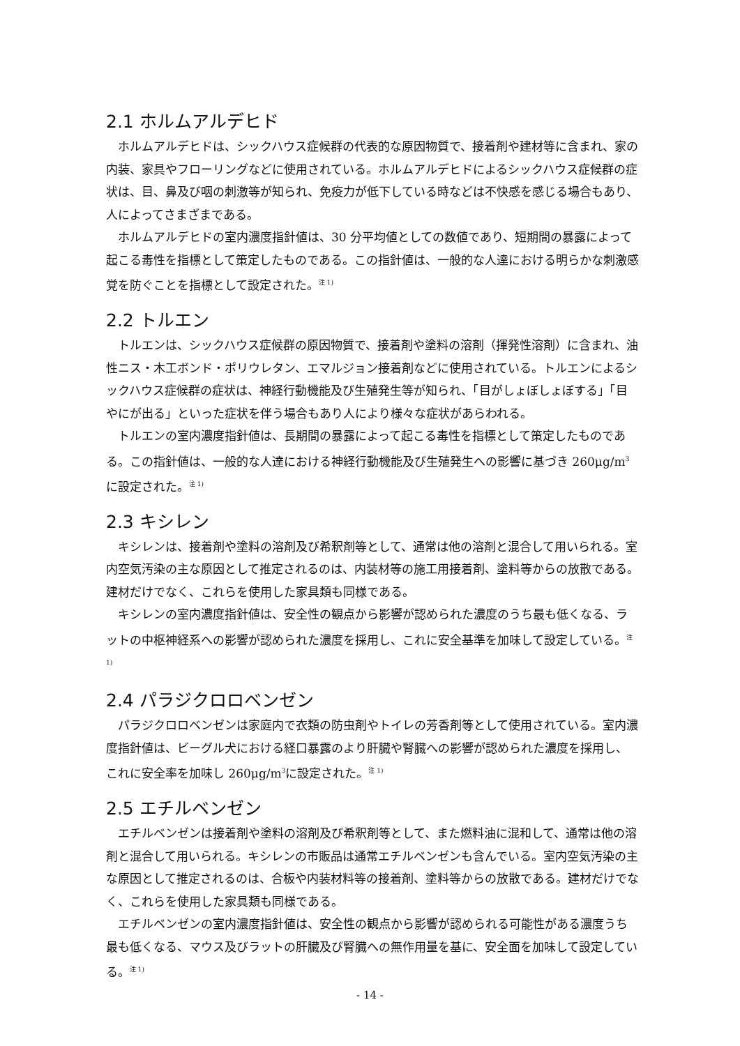2.1 ホルムアルデヒド
ホルムアルデヒドは、シックハウス症候群の代表的な原因物質で、接着剤や建材等に含まれ、家の内装、家具やフローリングなどに使用されている。ホルムアルデヒドによるシックハウス症候群の症状は、目、鼻及び咽の刺激等が知られ、免疫力が低下している時などは不快感を感じる場合もあり、人によってさまざまである。
ホルムアルデヒドの室内濃度指針値は、30 分平均値としての数値であり、短期間の暴露によって起こる毒性を指標として策定したものである。この指針値は、一般的な人達における明らかな刺激感覚を防ぐことを指標として設定された。<sup>注 1)</sup>
2.2 トルエン
トルエンは、シックハウス症候群の原因物質で、接着剤や塗料の溶剤（揮発性溶剤）に含まれ、油性ニス・木工ボンド・ポリウレタン、エマルジョン接着剤などに使用されている。トルエンによるシックハウス症候群の症状は、神経行動機能及び生殖発生等が知られ、「目がしょぼしょぼする」「目やにが出る」といった症状を伴う場合もあり人により様々な症状があらわれる。
トルエンの室内濃度指針値は、長期間の暴露によって起こる毒性を指標として策定したものである。この指針値は、一般的な人達における神経行動機能及び生殖発生への影響に基づき 260μg/m<sup>3</sup>に設定された。<sup>注 1)</sup>
2.3 キシレン
キシレンは、接着剤や塗料の溶剤及び希釈剤等として、通常は他の溶剤と混合して用いられる。室内空気汚染の主な原因として推定されるのは、内装材等の施工用接着剤、塗料等からの放散である。建材だけでなく、これらを使用した家具類も同様である。
キシレンの室内濃度指針値は、安全性の観点から影響が認められた濃度のうち最も低くなる、ラットの中枢神経系への影響が認められた濃度を採用し、これに安全基準を加味して設定している。<sup>注 1)</sup>
2.4 パラジクロロベンゼン
パラジクロロベンゼンは家庭内で衣類の防虫剤やトイレの芳香剤等として使用されている。室内濃度指針値は、ビーグル犬における経口暴露のより肝臓や腎臓への影響が認められた濃度を採用し、これに安全率を加味し 260μg/m<sup>3</sup>に設定された。<sup>注 1)</sup>
2.5 エチルベンゼン
エチルベンゼンは接着剤や塗料の溶剤及び希釈剤等として、また燃料油に混和して、通常は他の溶剤と混合して用いられる。キシレンの市販品は通常エチルベンゼンも含んでいる。室内空気汚染の主な原因として推定されるのは、合板や内装材料等の接着剤、塗料等からの放散である。建材だけでなく、これらを使用した家具類も同様である。
エチルベンゼンの室内濃度指針値は、安全性の観点から影響が認められる可能性がある濃度うち最も低くなる、マウス及びラットの肝臓及び腎臓への無作用量を基に、安全面を加味して設定している。<sup>注 1)</sup>
- 14 -